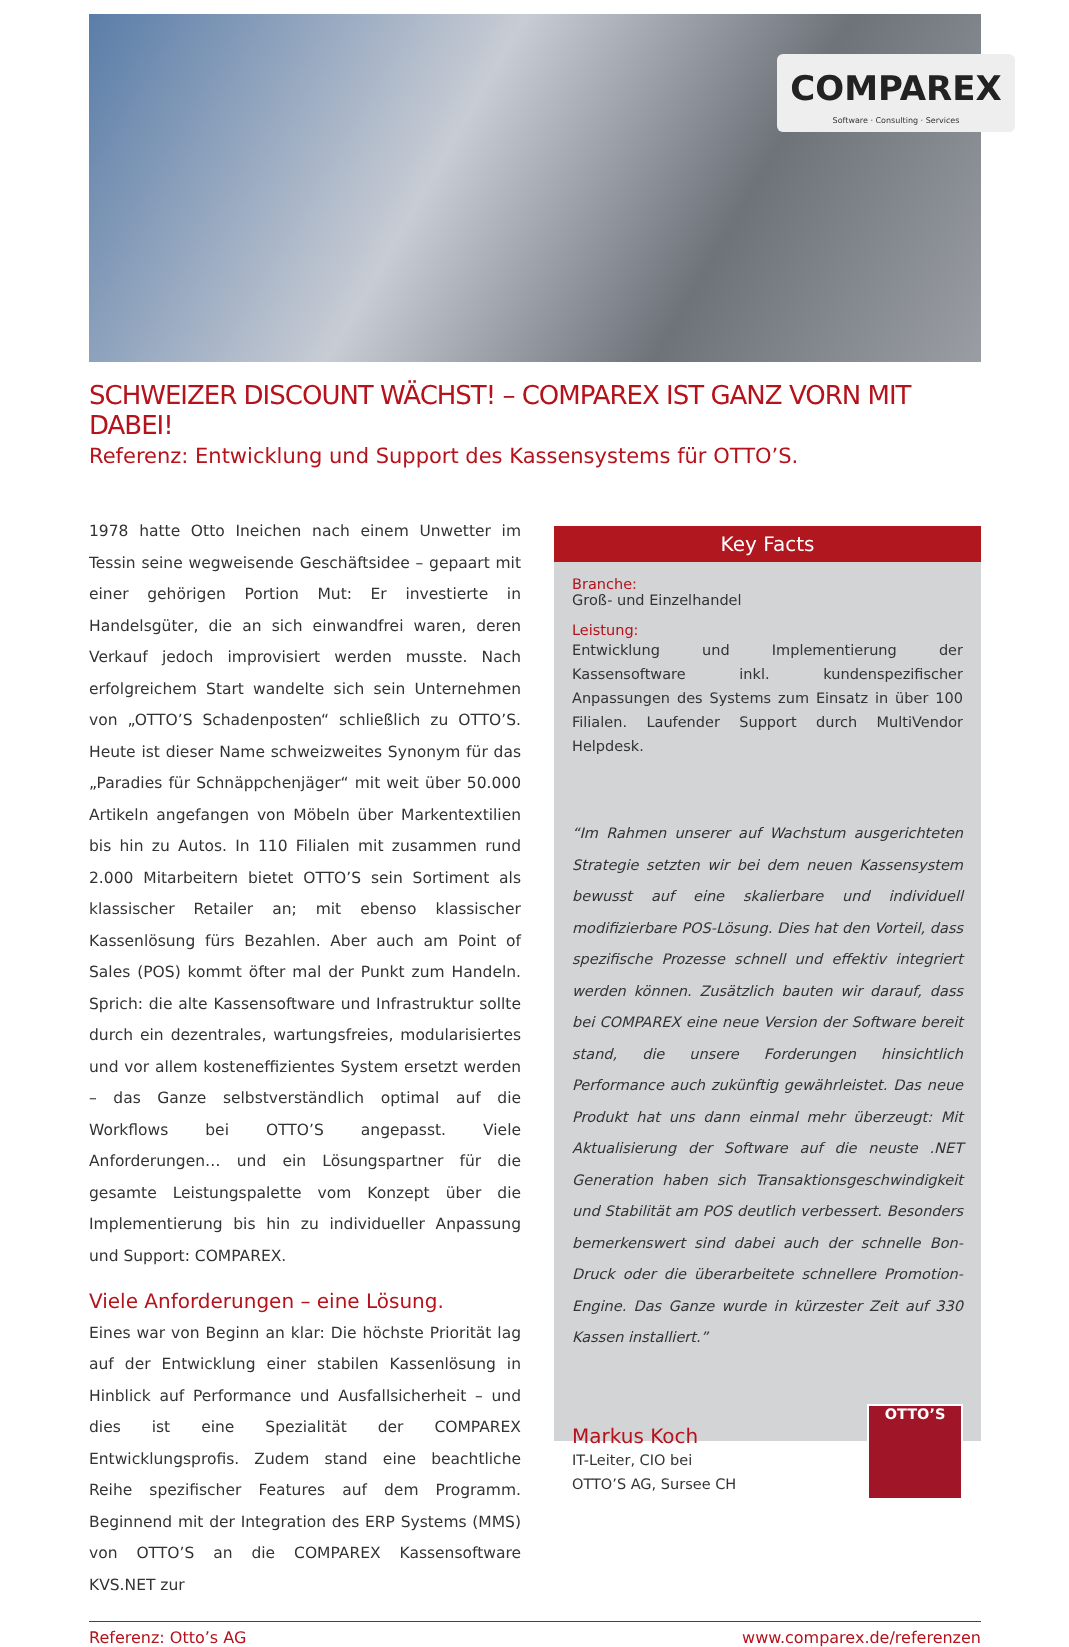COMPAREX
Software · Consulting · Services
SCHWEIZER DISCOUNT WÄCHST! – COMPAREX IST GANZ VORN MIT DABEI!
Referenz: Entwicklung und Support des Kassensystems für OTTO’S.
1978 hatte Otto Ineichen nach einem Unwetter im Tessin seine wegweisende Geschäftsidee – gepaart mit einer gehörigen Portion Mut: Er investierte in Handelsgüter, die an sich einwandfrei waren, deren Verkauf jedoch improvisiert werden musste. Nach erfolgreichem Start wandelte sich sein Unternehmen von „OTTO’S Schadenposten“ schließlich zu OTTO’S. Heute ist dieser Name schweizweites Synonym für das „Paradies für Schnäppchenjäger“ mit weit über 50.000 Artikeln angefangen von Möbeln über Markentextilien bis hin zu Autos. In 110 Filialen mit zusammen rund 2.000 Mitarbeitern bietet OTTO’S sein Sortiment als klassischer Retailer an; mit ebenso klassischer Kassenlösung fürs Bezahlen. Aber auch am Point of Sales (POS) kommt öfter mal der Punkt zum Handeln. Sprich: die alte Kassensoftware und Infrastruktur sollte durch ein dezentrales, wartungsfreies, modularisiertes und vor allem kosteneffizientes System ersetzt werden – das Ganze selbstverständlich optimal auf die Workflows bei OTTO’S angepasst. Viele Anforderungen… und ein Lösungspartner für die gesamte Leistungspalette vom Konzept über die Implementierung bis hin zu individueller Anpassung und Support: COMPAREX.
Viele Anforderungen – eine Lösung.
Eines war von Beginn an klar: Die höchste Priorität lag auf der Entwicklung einer stabilen Kassenlösung in Hinblick auf Performance und Ausfallsicherheit – und dies ist eine Spezialität der COMPAREX Entwicklungsprofis. Zudem stand eine beachtliche Reihe spezifischer Features auf dem Programm. Beginnend mit der Integration des ERP Systems (MMS) von OTTO’S an die COMPAREX Kassensoftware KVS.NET zur
Key Facts
Branche:
Groß- und Einzelhandel
Leistung:
Entwicklung und Implementierung der Kassensoftware inkl. kundenspezifischer Anpassungen des Systems zum Einsatz in über 100 Filialen. Laufender Support durch MultiVendor Helpdesk.
“Im Rahmen unserer auf Wachstum ausgerichteten Strategie setzten wir bei dem neuen Kassensystem bewusst auf eine skalierbare und individuell modifizierbare POS-Lösung. Dies hat den Vorteil, dass spezifische Prozesse schnell und effektiv integriert werden können. Zusätzlich bauten wir darauf, dass bei COMPAREX eine neue Version der Software bereit stand, die unsere Forderungen hinsichtlich Performance auch zukünftig gewährleistet. Das neue Produkt hat uns dann einmal mehr überzeugt: Mit Aktualisierung der Software auf die neuste .NET Generation haben sich Transaktionsgeschwindigkeit und Stabilität am POS deutlich verbessert. Besonders bemerkenswert sind dabei auch der schnelle Bon-Druck oder die überarbeitete schnellere Promotion-Engine. Das Ganze wurde in kürzester Zeit auf 330 Kassen installiert.”
Markus Koch
IT-Leiter, CIO bei
OTTO’S AG, Sursee CH
OTTO’S
Referenz: Otto’s AG www.comparex.de/referenzen